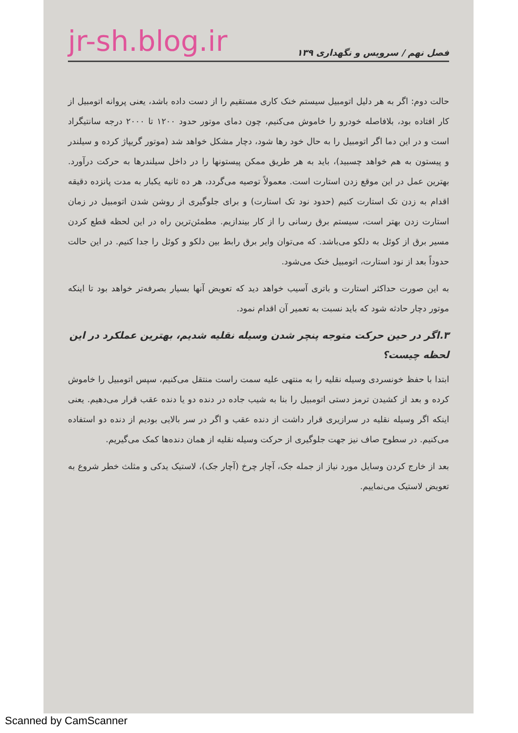فصل نهم / سرویس و نگهداری ۱۳۹ jr-sh.blog.ir
حالت دوم: اگر به هر دلیل اتومبیل سیستم خنک کاری مستقیم را از دست داده باشد، یعنی پروانه اتومبیل از کار افتاده بود، بلافاصله خودرو را خاموش می‌کنیم، چون دمای موتور حدود ۱۲۰۰ تا ۲۰۰۰ درجه سانتیگراد است و در این دما اگر اتومبیل را به حال خود رها شود، دچار مشکل خواهد شد (موتور گریپاژ کرده و سیلندر و پیستون به هم خواهد چسبید)، باید به هر طریق ممکن پیستونها را در داخل سیلندرها به حرکت درآورد. بهترین عمل در این موقع زدن استارت است. معمولاً توصیه می‌گردد، هر ده ثانیه یکبار به مدت پانزده دقیقه اقدام به زدن تک استارت کنیم (حدود نود تک استارت) و برای جلوگیری از روشن شدن اتومبیل در زمان استارت زدن بهتر است، سیستم برق رسانی را از کار بیندازیم. مطمئن‌ترین راه در این لحظه قطع کردن مسیر برق از کوئل به دلکو می‌باشد. که می‌توان وایر برق رابط بین دلکو و کوئل را جدا کنیم. در این حالت حدوداً بعد از نود استارت، اتومبیل خنک می‌شود.
به این صورت حداکثر استارت و باتری آسیب خواهد دید که تعویض آنها بسیار بصرفه‌تر خواهد بود تا اینکه موتور دچار حادثه شود که باید نسبت به تعمیر آن اقدام نمود.
۳.اگر در حین حرکت متوجه پنچر شدن وسیله نقلیه شدیم، بهترین عملکرد در این لحظه چیست؟
ابتدا با حفظ خونسردی وسیله نقلیه را به منتهی علیه سمت راست منتقل می‌کنیم، سپس اتومبیل را خاموش کرده و بعد از کشیدن ترمز دستی اتومبیل را بنا به شیب جاده در دنده دو یا دنده عقب قرار می‌دهیم. یعنی اینکه اگر وسیله نقلیه در سرازیری قرار داشت از دنده عقب و اگر در سر بالایی بودیم از دنده دو استفاده می‌کنیم. در سطوح صاف نیز جهت جلوگیری از حرکت وسیله نقلیه از همان دنده‌ها کمک می‌گیریم.
بعد از خارج کردن وسایل مورد نیاز از جمله جک، آچار چرخ (آچار جک)، لاستیک یدکی و مثلث خطر شروع به تعویض لاستیک می‌نماییم.
Scanned by CamScanner